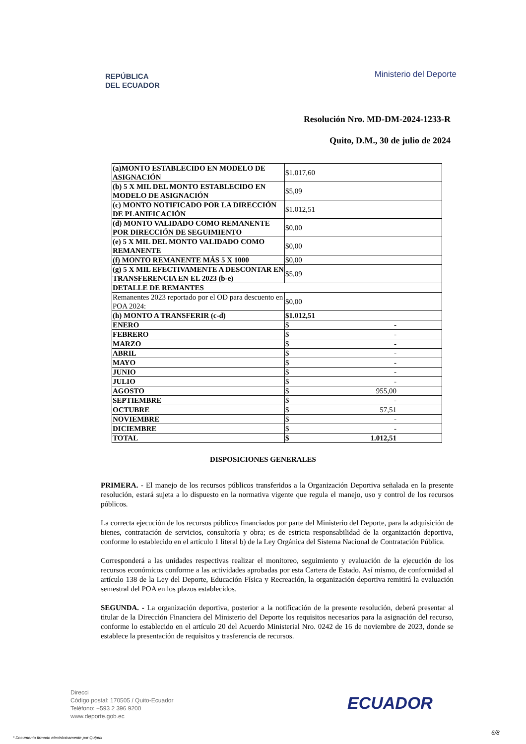REPÚBLICA
DEL ECUADOR
Ministerio del Deporte
Resolución Nro. MD-DM-2024-1233-R
Quito, D.M., 30 de julio de 2024
| (a)MONTO ESTABLECIDO EN MODELO DE ASIGNACIÓN | $1.017,60 |
| (b) 5 X MIL DEL MONTO ESTABLECIDO EN MODELO DE ASIGNACIÓN | $5,09 |
| (c) MONTO NOTIFICADO POR LA DIRECCIÓN DE PLANIFICACIÓN | $1.012,51 |
| (d) MONTO VALIDADO COMO REMANENTE POR DIRECCIÓN DE SEGUIMIENTO | $0,00 |
| (e) 5 X MIL DEL MONTO VALIDADO COMO REMANENTE | $0,00 |
| (f) MONTO REMANENTE MÁS 5 X 1000 | $0,00 |
| (g) 5 X MIL EFECTIVAMENTE A DESCONTAR EN TRANSFERENCIA EN EL 2023 (b-e) | $5,09 |
| DETALLE DE REMANTES | |
| Remanentes 2023 reportado por el OD para descuento en POA 2024: | $0,00 |
| (h) MONTO A TRANSFERIR (c-d) | $1.012,51 |
| ENERO | $ - |
| FEBRERO | $ - |
| MARZO | $ - |
| ABRIL | $ - |
| MAYO | $ - |
| JUNIO | $ - |
| JULIO | $ - |
| AGOSTO | $ 955,00 |
| SEPTIEMBRE | $ - |
| OCTUBRE | $ 57,51 |
| NOVIEMBRE | $ - |
| DICIEMBRE | $ - |
| TOTAL | $ 1.012,51 |
DISPOSICIONES GENERALES
PRIMERA. - El manejo de los recursos públicos transferidos a la Organización Deportiva señalada en la presente resolución, estará sujeta a lo dispuesto en la normativa vigente que regula el manejo, uso y control de los recursos públicos.
La correcta ejecución de los recursos públicos financiados por parte del Ministerio del Deporte, para la adquisición de bienes, contratación de servicios, consultoría y obra; es de estricta responsabilidad de la organización deportiva, conforme lo establecido en el artículo 1 literal b) de la Ley Orgánica del Sistema Nacional de Contratación Pública.
Corresponderá a las unidades respectivas realizar el monitoreo, seguimiento y evaluación de la ejecución de los recursos económicos conforme a las actividades aprobadas por esta Cartera de Estado. Así mismo, de conformidad al artículo 138 de la Ley del Deporte, Educación Física y Recreación, la organización deportiva remitirá la evaluación semestral del POA en los plazos establecidos.
SEGUNDA. - La organización deportiva, posterior a la notificación de la presente resolución, deberá presentar al titular de la Dirección Financiera del Ministerio del Deporte los requisitos necesarios para la asignación del recurso, conforme lo establecido en el artículo 20 del Acuerdo Ministerial Nro. 0242 de 16 de noviembre de 2023, donde se establece la presentación de requisitos y trasferencia de recursos.
Direcci
Código postal: 170505 / Quito-Ecuador
Teléfono: +593 2 396 9200
www.deporte.gob.ec
ECUADOR
6/8
* Documento firmado electrónicamente por Quipux